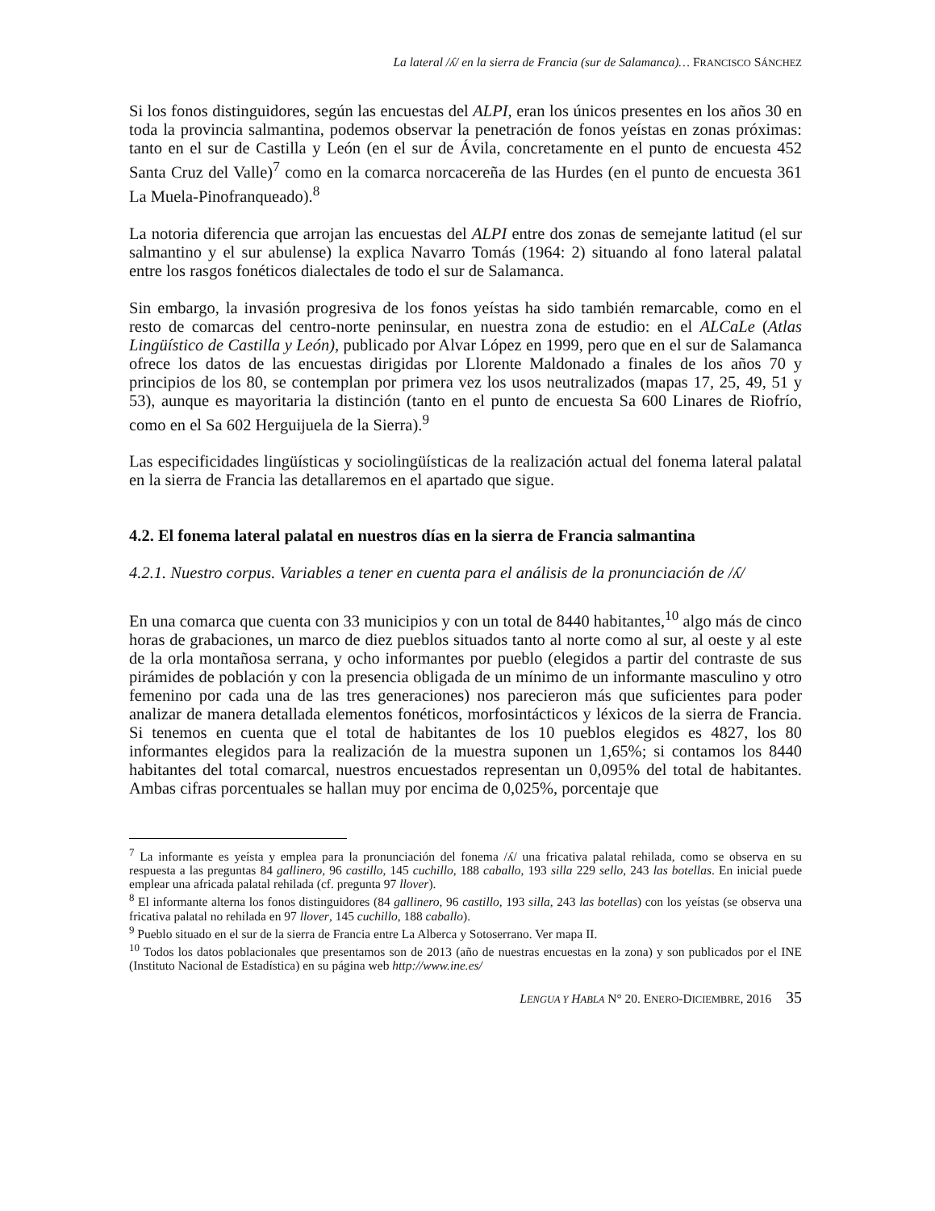La lateral /ʎ/ en la sierra de Francia (sur de Salamanca)… FRANCISCO SÁNCHEZ
Si los fonos distinguidores, según las encuestas del ALPI, eran los únicos presentes en los años 30 en toda la provincia salmantina, podemos observar la penetración de fonos yeístas en zonas próximas: tanto en el sur de Castilla y León (en el sur de Ávila, concretamente en el punto de encuesta 452 Santa Cruz del Valle)<sup>7</sup> como en la comarca norcacereña de las Hurdes (en el punto de encuesta 361 La Muela-Pinofranqueado).<sup>8</sup>
La notoria diferencia que arrojan las encuestas del ALPI entre dos zonas de semejante latitud (el sur salmantino y el sur abulense) la explica Navarro Tomás (1964: 2) situando al fono lateral palatal entre los rasgos fonéticos dialectales de todo el sur de Salamanca.
Sin embargo, la invasión progresiva de los fonos yeístas ha sido también remarcable, como en el resto de comarcas del centro-norte peninsular, en nuestra zona de estudio: en el ALCaLe (Atlas Lingüístico de Castilla y León), publicado por Alvar López en 1999, pero que en el sur de Salamanca ofrece los datos de las encuestas dirigidas por Llorente Maldonado a finales de los años 70 y principios de los 80, se contemplan por primera vez los usos neutralizados (mapas 17, 25, 49, 51 y 53), aunque es mayoritaria la distinción (tanto en el punto de encuesta Sa 600 Linares de Riofrío, como en el Sa 602 Herguijuela de la Sierra).<sup>9</sup>
Las especificidades lingüísticas y sociolingüísticas de la realización actual del fonema lateral palatal en la sierra de Francia las detallaremos en el apartado que sigue.
4.2. El fonema lateral palatal en nuestros días en la sierra de Francia salmantina
4.2.1. Nuestro corpus. Variables a tener en cuenta para el análisis de la pronunciación de /ʎ/
En una comarca que cuenta con 33 municipios y con un total de 8440 habitantes,<sup>10</sup> algo más de cinco horas de grabaciones, un marco de diez pueblos situados tanto al norte como al sur, al oeste y al este de la orla montañosa serrana, y ocho informantes por pueblo (elegidos a partir del contraste de sus pirámides de población y con la presencia obligada de un mínimo de un informante masculino y otro femenino por cada una de las tres generaciones) nos parecieron más que suficientes para poder analizar de manera detallada elementos fonéticos, morfosintácticos y léxicos de la sierra de Francia. Si tenemos en cuenta que el total de habitantes de los 10 pueblos elegidos es 4827, los 80 informantes elegidos para la realización de la muestra suponen un 1,65%; si contamos los 8440 habitantes del total comarcal, nuestros encuestados representan un 0,095% del total de habitantes. Ambas cifras porcentuales se hallan muy por encima de 0,025%, porcentaje que
<sup>7</sup> La informante es yeísta y emplea para la pronunciación del fonema /ʎ/ una fricativa palatal rehilada, como se observa en su respuesta a las preguntas 84 gallinero, 96 castillo, 145 cuchillo, 188 caballo, 193 silla 229 sello, 243 las botellas. En inicial puede emplear una africada palatal rehilada (cf. pregunta 97 llover).
<sup>8</sup> El informante alterna los fonos distinguidores (84 gallinero, 96 castillo, 193 silla, 243 las botellas) con los yeístas (se observa una fricativa palatal no rehilada en 97 llover, 145 cuchillo, 188 caballo).
<sup>9</sup> Pueblo situado en el sur de la sierra de Francia entre La Alberca y Sotoserrano. Ver mapa II.
<sup>10</sup> Todos los datos poblacionales que presentamos son de 2013 (año de nuestras encuestas en la zona) y son publicados por el INE (Instituto Nacional de Estadística) en su página web http://www.ine.es/
LENGUA Y HABLA N° 20. ENERO-DICIEMBRE, 2016 35